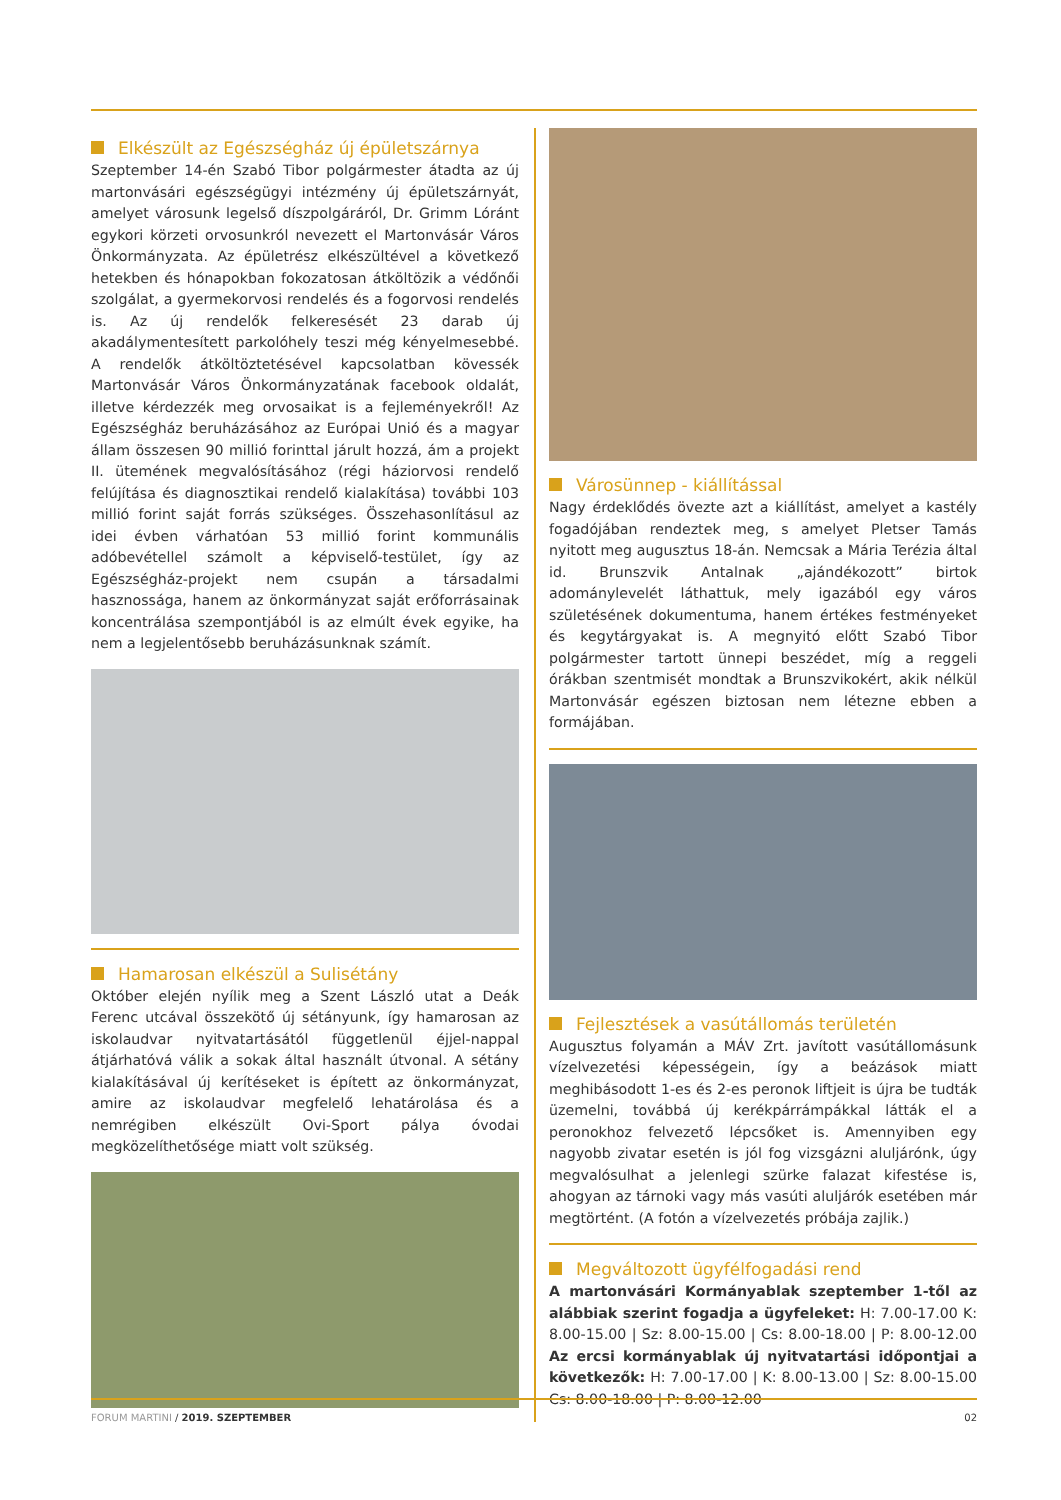Elkészült az Egészségház új épületszárnya
Szeptember 14-én Szabó Tibor polgármester átadta az új martonvásári egészségügyi intézmény új épületszárnyát, amelyet városunk legelső díszpolgáráról, Dr. Grimm Lóránt egykori körzeti orvosunkról nevezett el Martonvásár Város Önkormányzata. Az épületrész elkészültével a következő hetekben és hónapokban fokozatosan átköltözik a védőnői szolgálat, a gyermekorvosi rendelés és a fogorvosi rendelés is. Az új rendelők felkeresését 23 darab új akadálymentesített parkolóhely teszi még kényelmesebbé. A rendelők átköltöztetésével kapcsolatban kövessék Martonvásár Város Önkormányzatának facebook oldalát, illetve kérdezzék meg orvosaikat is a fejleményekről! Az Egészségház beruházásához az Európai Unió és a magyar állam összesen 90 millió forinttal járult hozzá, ám a projekt II. ütemének megvalósításához (régi háziorvosi rendelő felújítása és diagnosztikai rendelő kialakítása) további 103 millió forint saját forrás szükséges. Összehasonlításul az idei évben várhatóan 53 millió forint kommunális adóbevétellel számolt a képviselő-testület, így az Egészségház-projekt nem csupán a társadalmi hasznossága, hanem az önkormányzat saját erőforrásainak koncentrálása szempontjából is az elmúlt évek egyike, ha nem a legjelentősebb beruházásunknak számít.
Hamarosan elkészül a Sulisétány
Október elején nyílik meg a Szent László utat a Deák Ferenc utcával összekötő új sétányunk, így hamarosan az iskolaudvar nyitvatartásától függetlenül éjjel-nappal átjárhatóvá válik a sokak által használt útvonal. A sétány kialakításával új kerítéseket is épített az önkormányzat, amire az iskolaudvar megfelelő lehatárolása és a nemrégiben elkészült Ovi-Sport pálya óvodai megközelíthetősége miatt volt szükség.
Városünnep - kiállítással
Nagy érdeklődés övezte azt a kiállítást, amelyet a kastély fogadójában rendeztek meg, s amelyet Pletser Tamás nyitott meg augusztus 18-án. Nemcsak a Mária Terézia által id. Brunszvik Antalnak „ajándékozott” birtok adománylevelét láthattuk, mely igazából egy város születésének dokumentuma, hanem értékes festményeket és kegytárgyakat is. A megnyitó előtt Szabó Tibor polgármester tartott ünnepi beszédet, míg a reggeli órákban szentmisét mondtak a Brunszvikokért, akik nélkül Martonvásár egészen biztosan nem létezne ebben a formájában.
Fejlesztések a vasútállomás területén
Augusztus folyamán a MÁV Zrt. javított vasútállomásunk vízelvezetési képességein, így a beázások miatt meghibásodott 1-es és 2-es peronok liftjeit is újra be tudták üzemelni, továbbá új kerékpárrámpákkal látták el a peronokhoz felvezető lépcsőket is. Amennyiben egy nagyobb zivatar esetén is jól fog vizsgázni aluljárónk, úgy megvalósulhat a jelenlegi szürke falazat kifestése is, ahogyan az tárnoki vagy más vasúti aluljárók esetében már megtörtént. (A fotón a vízelvezetés próbája zajlik.)
Megváltozott ügyfélfogadási rend
A martonvásári Kormányablak szeptember 1-től az alábbiak szerint fogadja a ügyfeleket: H: 7.00-17.00 K: 8.00-15.00 | Sz: 8.00-15.00 | Cs: 8.00-18.00 | P: 8.00-12.00 Az ercsi kormányablak új nyitvatartási időpontjai a következők: H: 7.00-17.00 | K: 8.00-13.00 | Sz: 8.00-15.00 Cs: 8.00-18.00 | P: 8.00-12.00
FORUM MARTINI / 2019. SZEPTEMBER
02